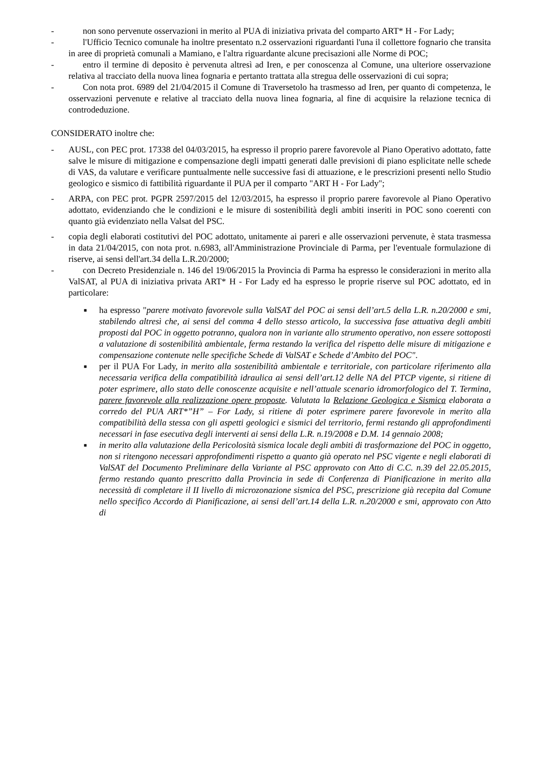- non sono pervenute osservazioni in merito al PUA di iniziativa privata del comparto ART* H - For Lady;
- l'Ufficio Tecnico comunale ha inoltre presentato n.2 osservazioni riguardanti l'una il collettore fognario che transita in aree di proprietà comunali a Mamiano, e l'altra riguardante alcune precisazioni alle Norme di POC;
- entro il termine di deposito è pervenuta altresì ad Iren, e per conoscenza al Comune, una ulteriore osservazione relativa al tracciato della nuova linea fognaria e pertanto trattata alla stregua delle osservazioni di cui sopra;
- Con nota prot. 6989 del 21/04/2015 il Comune di Traversetolo ha trasmesso ad Iren, per quanto di competenza, le osservazioni pervenute e relative al tracciato della nuova linea fognaria, al fine di acquisire la relazione tecnica di controdeduzione.
CONSIDERATO inoltre che:
- AUSL, con PEC prot. 17338 del 04/03/2015, ha espresso il proprio parere favorevole al Piano Operativo adottato, fatte salve le misure di mitigazione e compensazione degli impatti generati dalle previsioni di piano esplicitate nelle schede di VAS, da valutare e verificare puntualmente nelle successive fasi di attuazione, e le prescrizioni presenti nello Studio geologico e sismico di fattibilità riguardante il PUA per il comparto "ART H - For Lady";
- ARPA, con PEC prot. PGPR 2597/2015 del 12/03/2015, ha espresso il proprio parere favorevole al Piano Operativo adottato, evidenziando che le condizioni e le misure di sostenibilità degli ambiti inseriti in POC sono coerenti con quanto già evidenziato nella Valsat del PSC.
- copia degli elaborati costitutivi del POC adottato, unitamente ai pareri e alle osservazioni pervenute, è stata trasmessa in data 21/04/2015, con nota prot. n.6983, all'Amministrazione Provinciale di Parma, per l'eventuale formulazione di riserve, ai sensi dell'art.34 della L.R.20/2000;
- con Decreto Presidenziale n. 146 del 19/06/2015 la Provincia di Parma ha espresso le considerazioni in merito alla ValSAT, al PUA di iniziativa privata ART* H - For Lady ed ha espresso le proprie riserve sul POC adottato, ed in particolare:
■
ha espresso "parere motivato favorevole sulla ValSAT del POC ai sensi dell’art.5 della L.R. n.20/2000 e smi, stabilendo altresì che, ai sensi del comma 4 dello stesso articolo, la successiva fase attuativa degli ambiti proposti dal POC in oggetto potranno, qualora non in variante allo strumento operativo, non essere sottoposti a valutazione di sostenibilità ambientale, ferma restando la verifica del rispetto delle misure di mitigazione e compensazione contenute nelle specifiche Schede di ValSAT e Schede d’Ambito del POC".
■
per il PUA For Lady, in merito alla sostenibilità ambientale e territoriale, con particolare riferimento alla necessaria verifica della compatibilità idraulica ai sensi dell’art.12 delle NA del PTCP vigente, si ritiene di poter esprimere, allo stato delle conoscenze acquisite e nell’attuale scenario idromorfologico del T. Termina, parere favorevole alla realizzazione opere proposte. Valutata la Relazione Geologica e Sismica elaborata a corredo del PUA ART*”H” – For Lady, si ritiene di poter esprimere parere favorevole in merito alla compatibilità della stessa con gli aspetti geologici e sismici del territorio, fermi restando gli approfondimenti necessari in fase esecutiva degli interventi ai sensi della L.R. n.19/2008 e D.M. 14 gennaio 2008;
■
in merito alla valutazione della Pericolosità sismica locale degli ambiti di trasformazione del POC in oggetto, non si ritengono necessari approfondimenti rispetto a quanto già operato nel PSC vigente e negli elaborati di ValSAT del Documento Preliminare della Variante al PSC approvato con Atto di C.C. n.39 del 22.05.2015, fermo restando quanto prescritto dalla Provincia in sede di Conferenza di Pianificazione in merito alla necessità di completare il II livello di microzonazione sismica del PSC, prescrizione già recepita dal Comune nello specifico Accordo di Pianificazione, ai sensi dell’art.14 della L.R. n.20/2000 e smi, approvato con Atto di